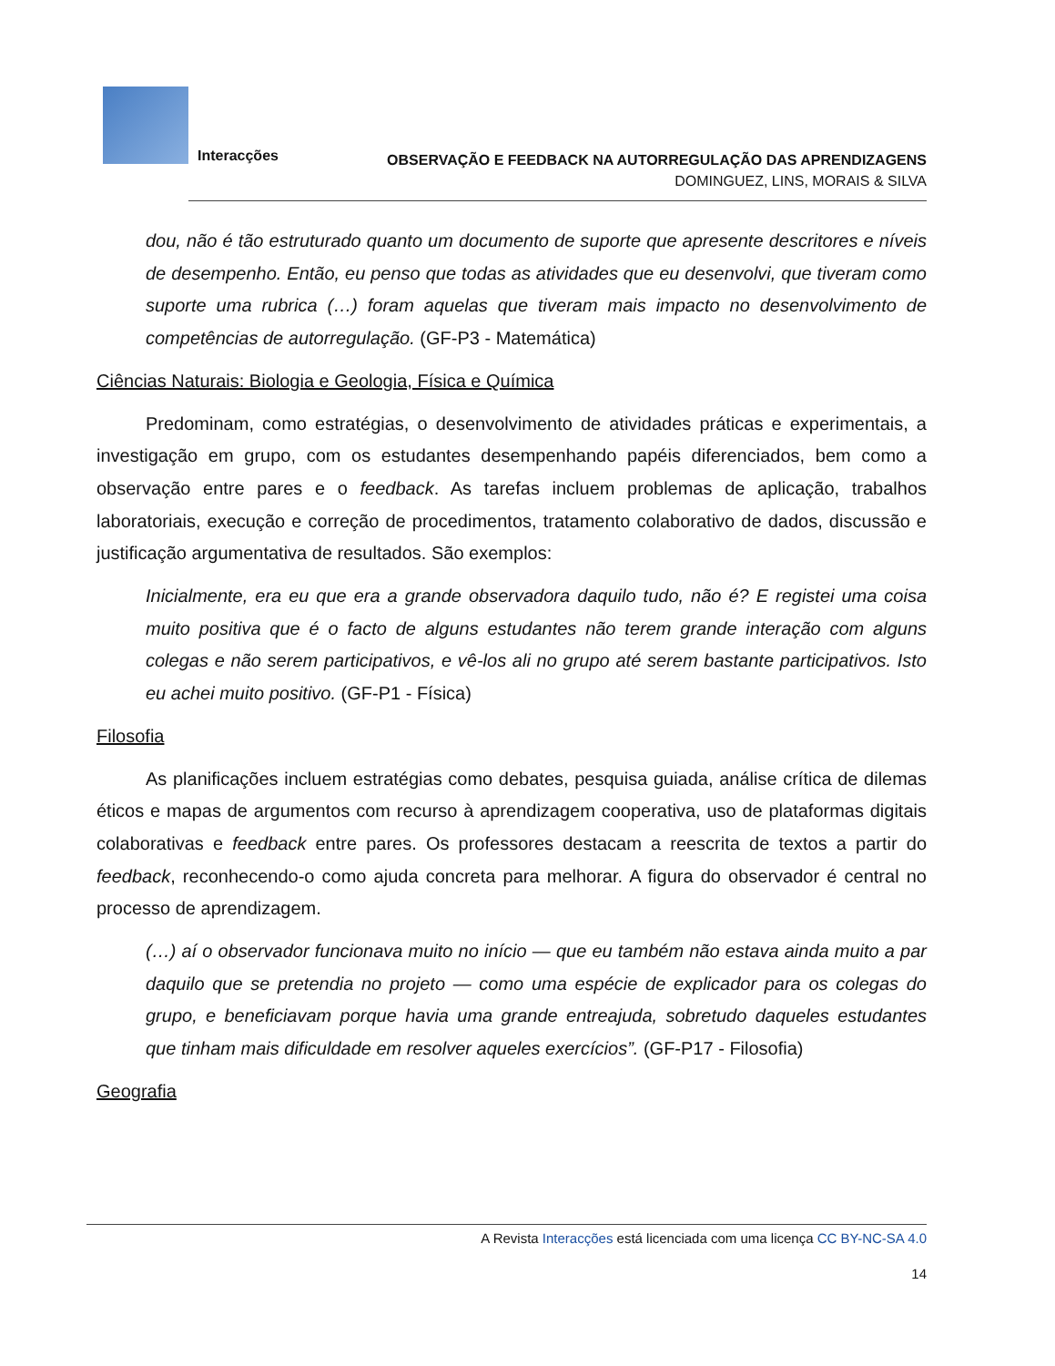Interacções
OBSERVAÇÃO E FEEDBACK NA AUTORREGULAÇÃO DAS APRENDIZAGENS
DOMINGUEZ, LINS, MORAIS & SILVA
dou, não é tão estruturado quanto um documento de suporte que apresente descritores e níveis de desempenho. Então, eu penso que todas as atividades que eu desenvolvi, que tiveram como suporte uma rubrica (…) foram aquelas que tiveram mais impacto no desenvolvimento de competências de autorregulação. (GF-P3 - Matemática)
Ciências Naturais: Biologia e Geologia, Física e Química
Predominam, como estratégias, o desenvolvimento de atividades práticas e experimentais, a investigação em grupo, com os estudantes desempenhando papéis diferenciados, bem como a observação entre pares e o feedback. As tarefas incluem problemas de aplicação, trabalhos laboratoriais, execução e correção de procedimentos, tratamento colaborativo de dados, discussão e justificação argumentativa de resultados. São exemplos:
Inicialmente, era eu que era a grande observadora daquilo tudo, não é? E registei uma coisa muito positiva que é o facto de alguns estudantes não terem grande interação com alguns colegas e não serem participativos, e vê-los ali no grupo até serem bastante participativos. Isto eu achei muito positivo. (GF-P1 - Física)
Filosofia
As planificações incluem estratégias como debates, pesquisa guiada, análise crítica de dilemas éticos e mapas de argumentos com recurso à aprendizagem cooperativa, uso de plataformas digitais colaborativas e feedback entre pares. Os professores destacam a reescrita de textos a partir do feedback, reconhecendo-o como ajuda concreta para melhorar. A figura do observador é central no processo de aprendizagem.
(…) aí o observador funcionava muito no início — que eu também não estava ainda muito a par daquilo que se pretendia no projeto — como uma espécie de explicador para os colegas do grupo, e beneficiavam porque havia uma grande entreajuda, sobretudo daqueles estudantes que tinham mais dificuldade em resolver aqueles exercícios”. (GF-P17 - Filosofia)
Geografia
A Revista Interacções está licenciada com uma licença CC BY-NC-SA 4.0
14